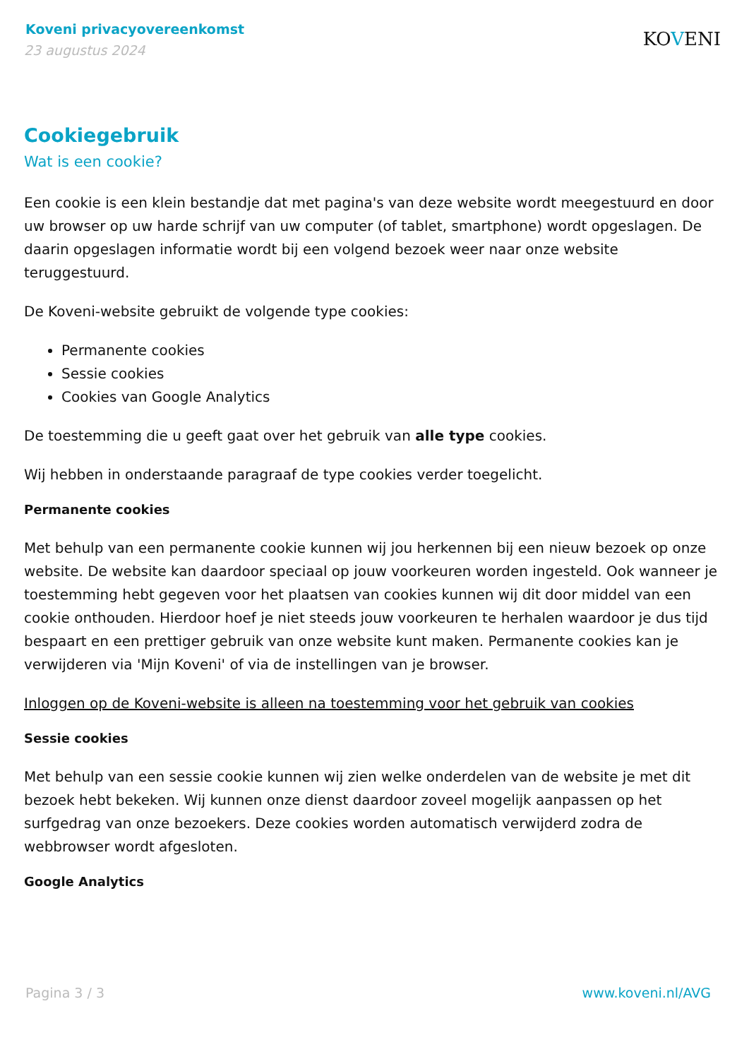Koveni privacyovereenkomst
23 augustus 2024
KOVENI
Cookiegebruik
Wat is een cookie?
Een cookie is een klein bestandje dat met pagina's van deze website wordt meegestuurd en door uw browser op uw harde schrijf van uw computer (of tablet, smartphone) wordt opgeslagen. De daarin opgeslagen informatie wordt bij een volgend bezoek weer naar onze website teruggestuurd.
De Koveni-website gebruikt de volgende type cookies:
Permanente cookies
Sessie cookies
Cookies van Google Analytics
De toestemming die u geeft gaat over het gebruik van alle type cookies.
Wij hebben in onderstaande paragraaf de type cookies verder toegelicht.
Permanente cookies
Met behulp van een permanente cookie kunnen wij jou herkennen bij een nieuw bezoek op onze website. De website kan daardoor speciaal op jouw voorkeuren worden ingesteld. Ook wanneer je toestemming hebt gegeven voor het plaatsen van cookies kunnen wij dit door middel van een cookie onthouden. Hierdoor hoef je niet steeds jouw voorkeuren te herhalen waardoor je dus tijd bespaart en een prettiger gebruik van onze website kunt maken. Permanente cookies kan je verwijderen via 'Mijn Koveni' of via de instellingen van je browser.
Inloggen op de Koveni-website is alleen na toestemming voor het gebruik van cookies
Sessie cookies
Met behulp van een sessie cookie kunnen wij zien welke onderdelen van de website je met dit bezoek hebt bekeken. Wij kunnen onze dienst daardoor zoveel mogelijk aanpassen op het surfgedrag van onze bezoekers. Deze cookies worden automatisch verwijderd zodra de webbrowser wordt afgesloten.
Google Analytics
Pagina 3 / 3 www.koveni.nl/AVG